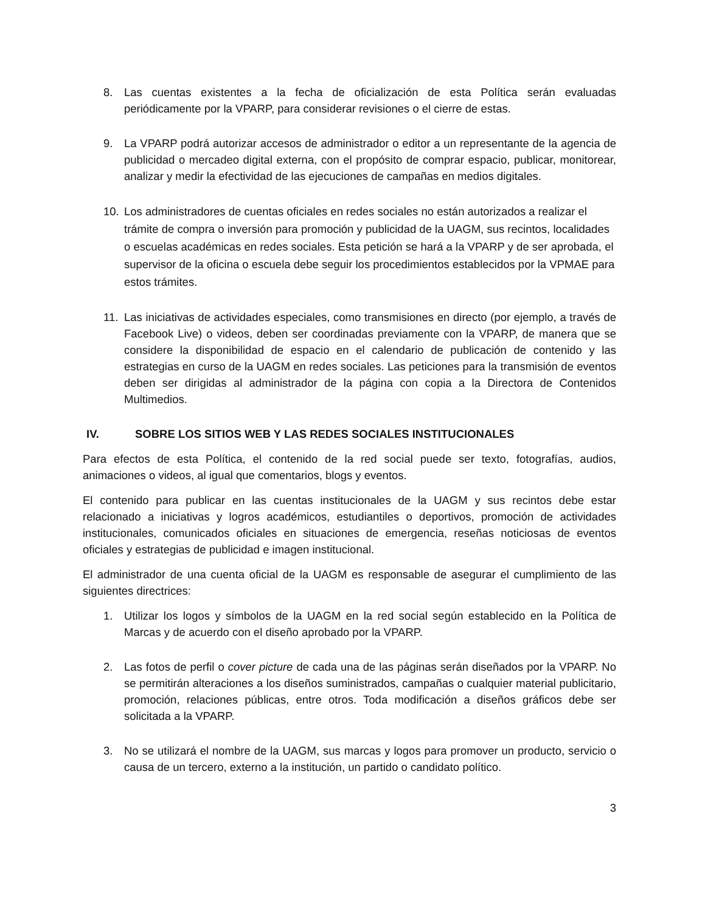8. Las cuentas existentes a la fecha de oficialización de esta Política serán evaluadas periódicamente por la VPARP, para considerar revisiones o el cierre de estas.
9. La VPARP podrá autorizar accesos de administrador o editor a un representante de la agencia de publicidad o mercadeo digital externa, con el propósito de comprar espacio, publicar, monitorear, analizar y medir la efectividad de las ejecuciones de campañas en medios digitales.
10. Los administradores de cuentas oficiales en redes sociales no están autorizados a realizar el trámite de compra o inversión para promoción y publicidad de la UAGM, sus recintos, localidades o escuelas académicas en redes sociales. Esta petición se hará a la VPARP y de ser aprobada, el supervisor de la oficina o escuela debe seguir los procedimientos establecidos por la VPMAE para estos trámites.
11. Las iniciativas de actividades especiales, como transmisiones en directo (por ejemplo, a través de Facebook Live) o videos, deben ser coordinadas previamente con la VPARP, de manera que se considere la disponibilidad de espacio en el calendario de publicación de contenido y las estrategias en curso de la UAGM en redes sociales. Las peticiones para la transmisión de eventos deben ser dirigidas al administrador de la página con copia a la Directora de Contenidos Multimedios.
IV. SOBRE LOS SITIOS WEB Y LAS REDES SOCIALES INSTITUCIONALES
Para efectos de esta Política, el contenido de la red social puede ser texto, fotografías, audios, animaciones o videos, al igual que comentarios, blogs y eventos.
El contenido para publicar en las cuentas institucionales de la UAGM y sus recintos debe estar relacionado a iniciativas y logros académicos, estudiantiles o deportivos, promoción de actividades institucionales, comunicados oficiales en situaciones de emergencia, reseñas noticiosas de eventos oficiales y estrategias de publicidad e imagen institucional.
El administrador de una cuenta oficial de la UAGM es responsable de asegurar el cumplimiento de las siguientes directrices:
1. Utilizar los logos y símbolos de la UAGM en la red social según establecido en la Política de Marcas y de acuerdo con el diseño aprobado por la VPARP.
2. Las fotos de perfil o cover picture de cada una de las páginas serán diseñados por la VPARP. No se permitirán alteraciones a los diseños suministrados, campañas o cualquier material publicitario, promoción, relaciones públicas, entre otros. Toda modificación a diseños gráficos debe ser solicitada a la VPARP.
3. No se utilizará el nombre de la UAGM, sus marcas y logos para promover un producto, servicio o causa de un tercero, externo a la institución, un partido o candidato político.
3